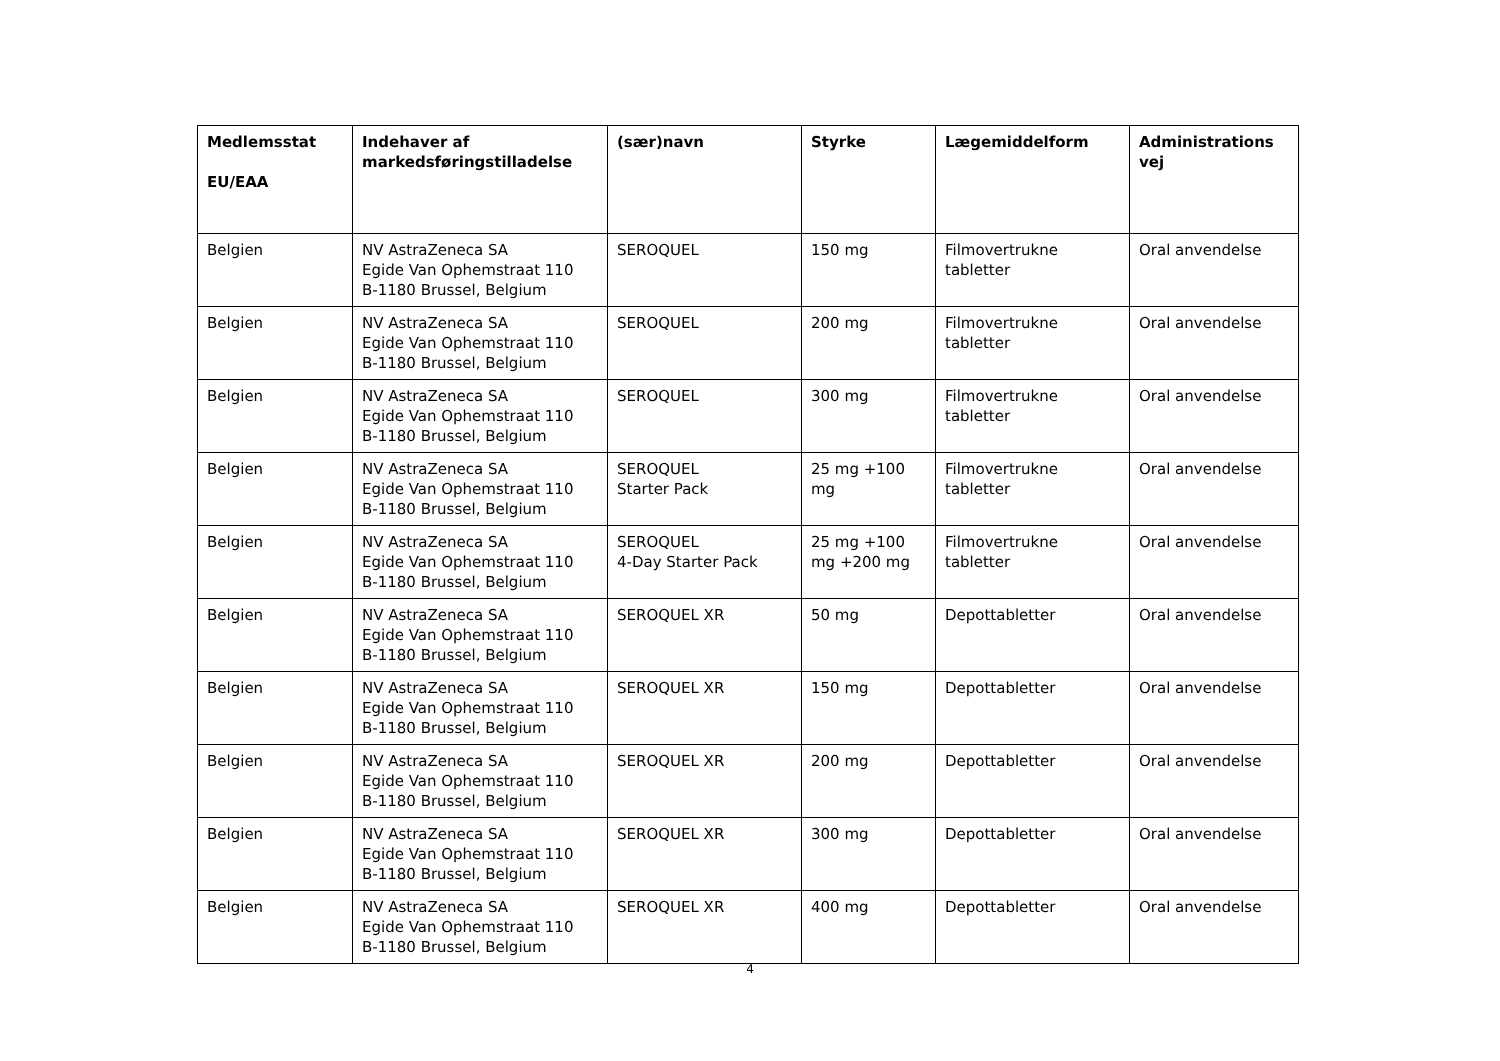| Medlemsstat EU/EAA | Indehaver af markedsføringstilladelse | (sær)navn | Styrke | Lægemiddelform | Administrations vej |
| --- | --- | --- | --- | --- | --- |
| Belgien | NV AstraZeneca SA Egide Van Ophemstraat 110 B-1180 Brussel, Belgium | SEROQUEL | 150 mg | Filmovertrukne tabletter | Oral anvendelse |
| Belgien | NV AstraZeneca SA Egide Van Ophemstraat 110 B-1180 Brussel, Belgium | SEROQUEL | 200 mg | Filmovertrukne tabletter | Oral anvendelse |
| Belgien | NV AstraZeneca SA Egide Van Ophemstraat 110 B-1180 Brussel, Belgium | SEROQUEL | 300 mg | Filmovertrukne tabletter | Oral anvendelse |
| Belgien | NV AstraZeneca SA Egide Van Ophemstraat 110 B-1180 Brussel, Belgium | SEROQUEL Starter Pack | 25 mg +100 mg | Filmovertrukne tabletter | Oral anvendelse |
| Belgien | NV AstraZeneca SA Egide Van Ophemstraat 110 B-1180 Brussel, Belgium | SEROQUEL 4-Day Starter Pack | 25 mg +100 mg +200 mg | Filmovertrukne tabletter | Oral anvendelse |
| Belgien | NV AstraZeneca SA Egide Van Ophemstraat 110 B-1180 Brussel, Belgium | SEROQUEL XR | 50 mg | Depottabletter | Oral anvendelse |
| Belgien | NV AstraZeneca SA Egide Van Ophemstraat 110 B-1180 Brussel, Belgium | SEROQUEL XR | 150 mg | Depottabletter | Oral anvendelse |
| Belgien | NV AstraZeneca SA Egide Van Ophemstraat 110 B-1180 Brussel, Belgium | SEROQUEL XR | 200 mg | Depottabletter | Oral anvendelse |
| Belgien | NV AstraZeneca SA Egide Van Ophemstraat 110 B-1180 Brussel, Belgium | SEROQUEL XR | 300 mg | Depottabletter | Oral anvendelse |
| Belgien | NV AstraZeneca SA Egide Van Ophemstraat 110 B-1180 Brussel, Belgium | SEROQUEL XR | 400 mg | Depottabletter | Oral anvendelse |
4